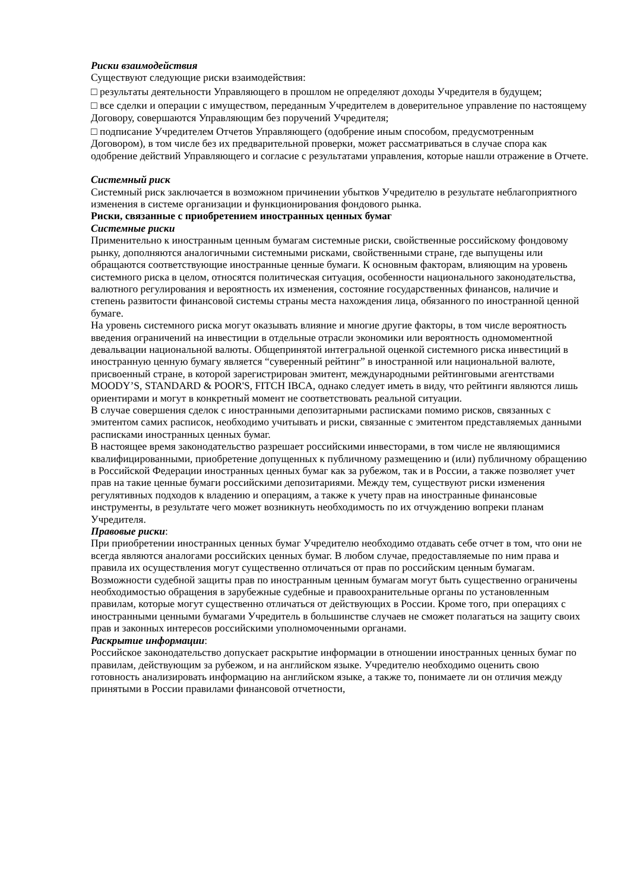Риски взаимодействия
Существуют следующие риски взаимодействия:
□ результаты деятельности Управляющего в прошлом не определяют доходы Учредителя в будущем;
□ все сделки и операции с имуществом, переданным Учредителем в доверительное управление по настоящему Договору, совершаются Управляющим без поручений Учредителя;
□ подписание Учредителем Отчетов Управляющего (одобрение иным способом, предусмотренным Договором), в том числе без их предварительной проверки, может рассматриваться в случае спора как одобрение действий Управляющего и согласие с результатами управления, которые нашли отражение в Отчете.
Системный риск
Системный риск заключается в возможном причинении убытков Учредителю в результате неблагоприятного изменения в системе организации и функционирования фондового рынка.
Риски, связанные с приобретением иностранных ценных бумаг
Системные риски
Применительно к иностранным ценным бумагам системные риски, свойственные российскому фондовому рынку, дополняются аналогичными системными рисками, свойственными стране, где выпущены или обращаются соответствующие иностранные ценные бумаги. К основным факторам, влияющим на уровень системного риска в целом, относятся политическая ситуация, особенности национального законодательства, валютного регулирования и вероятность их изменения, состояние государственных финансов, наличие и степень развитости финансовой системы страны места нахождения лица, обязанного по иностранной ценной бумаге.
На уровень системного риска могут оказывать влияние и многие другие факторы, в том числе вероятность введения ограничений на инвестиции в отдельные отрасли экономики или вероятность одномоментной девальвации национальной валюты. Общепринятой интегральной оценкой системного риска инвестиций в иностранную ценную бумагу является “суверенный рейтинг” в иностранной или национальной валюте, присвоенный стране, в которой зарегистрирован эмитент, международными рейтинговыми агентствами MOODY’S, STANDARD & POOR'S, FITCH IBCA, однако следует иметь в виду, что рейтинги являются лишь ориентирами и могут в конкретный момент не соответствовать реальной ситуации.
В случае совершения сделок с иностранными депозитарными расписками помимо рисков, связанных с эмитентом самих расписок, необходимо учитывать и риски, связанные с эмитентом представляемых данными расписками иностранных ценных бумаг.
В настоящее время законодательство разрешает российскими инвесторами, в том числе не являющимися квалифицированными, приобретение допущенных к публичному размещению и (или) публичному обращению в Российской Федерации иностранных ценных бумаг как за рубежом, так и в России, а также позволяет учет прав на такие ценные бумаги российскими депозитариями. Между тем, существуют риски изменения регулятивных подходов к владению и операциям, а также к учету прав на иностранные финансовые инструменты, в результате чего может возникнуть необходимость по их отчуждению вопреки планам Учредителя.
Правовые риски:
При приобретении иностранных ценных бумаг Учредителю необходимо отдавать себе отчет в том, что они не всегда являются аналогами российских ценных бумаг. В любом случае, предоставляемые по ним права и правила их осуществления могут существенно отличаться от прав по российским ценным бумагам.
Возможности судебной защиты прав по иностранным ценным бумагам могут быть существенно ограничены необходимостью обращения в зарубежные судебные и правоохранительные органы по установленным правилам, которые могут существенно отличаться от действующих в России. Кроме того, при операциях с иностранными ценными бумагами Учредитель в большинстве случаев не сможет полагаться на защиту своих прав и законных интересов российскими уполномоченными органами.
Раскрытие информации:
Российское законодательство допускает раскрытие информации в отношении иностранных ценных бумаг по правилам, действующим за рубежом, и на английском языке. Учредителю необходимо оценить свою готовность анализировать информацию на английском языке, а также то, понимаете ли он отличия между принятыми в России правилами финансовой отчетности,